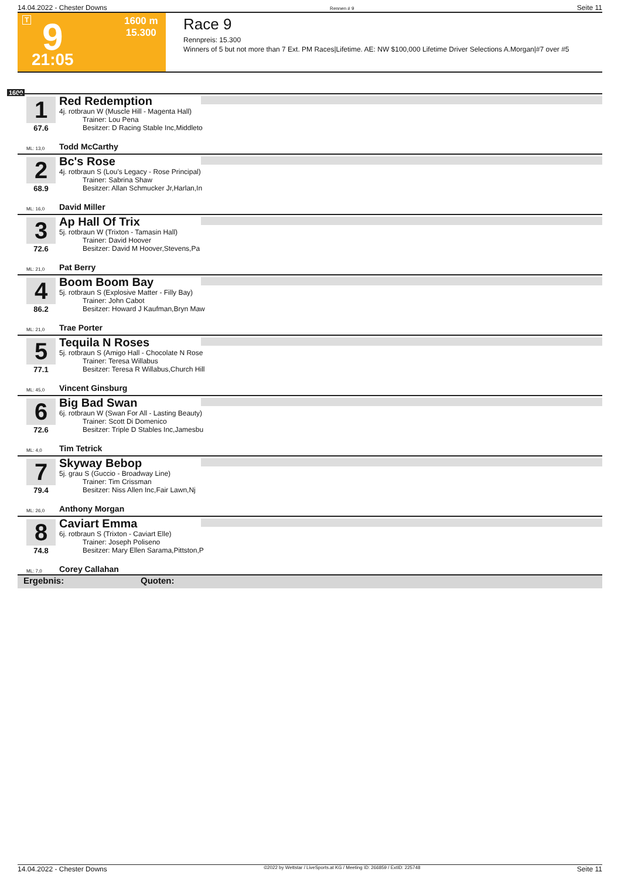14.04.2022 - Chester Downs Rennen # 9 Seite 11
T 9
21:05
1600 m
15.300
Race 9
Rennpreis: 15.300
Winners of 5 but not more than 7 Ext. PM Races|Lifetime. AE: NW $100,000 Lifetime Driver Selections A.Morgan|#7 over #5
1600
1 Red Redemption
4j. rotbraun W (Muscle Hill - Magenta Hall)
Trainer: Lou Pena
Besitzer: D Racing Stable Inc,Middleto
67.6
ML: 13,0 Todd McCarthy
2 Bc's Rose
4j. rotbraun S (Lou's Legacy - Rose Principal)
Trainer: Sabrina Shaw
Besitzer: Allan Schmucker Jr,Harlan,In
68.9
ML: 16,0 David Miller
3 Ap Hall Of Trix
5j. rotbraun W (Trixton - Tamasin Hall)
Trainer: David Hoover
Besitzer: David M Hoover,Stevens,Pa
72.6
ML: 21,0 Pat Berry
4 Boom Boom Bay
5j. rotbraun S (Explosive Matter - Filly Bay)
Trainer: John Cabot
Besitzer: Howard J Kaufman,Bryn Maw
86.2
ML: 21,0 Trae Porter
5 Tequila N Roses
5j. rotbraun S (Amigo Hall - Chocolate N Rose
Trainer: Teresa Willabus
Besitzer: Teresa R Willabus,Church Hill
77.1
ML: 45,0 Vincent Ginsburg
6 Big Bad Swan
6j. rotbraun W (Swan For All - Lasting Beauty)
Trainer: Scott Di Domenico
Besitzer: Triple D Stables Inc,Jamesbu
72.6
ML: 4,0 Tim Tetrick
7 Skyway Bebop
5j. grau S (Guccio - Broadway Line)
Trainer: Tim Crissman
Besitzer: Niss Allen Inc,Fair Lawn,Nj
79.4
ML: 26,0 Anthony Morgan
8 Caviart Emma
6j. rotbraun S (Trixton - Caviart Elle)
Trainer: Joseph Poliseno
Besitzer: Mary Ellen Sarama,Pittston,P
74.8
ML: 7,0 Corey Callahan
Ergebnis: Quoten:
14.04.2022 - Chester Downs ©2022 by Wettstar / LiveSports.at KG / Meeting ID: 266859 / ExtID: 225748 Seite 11